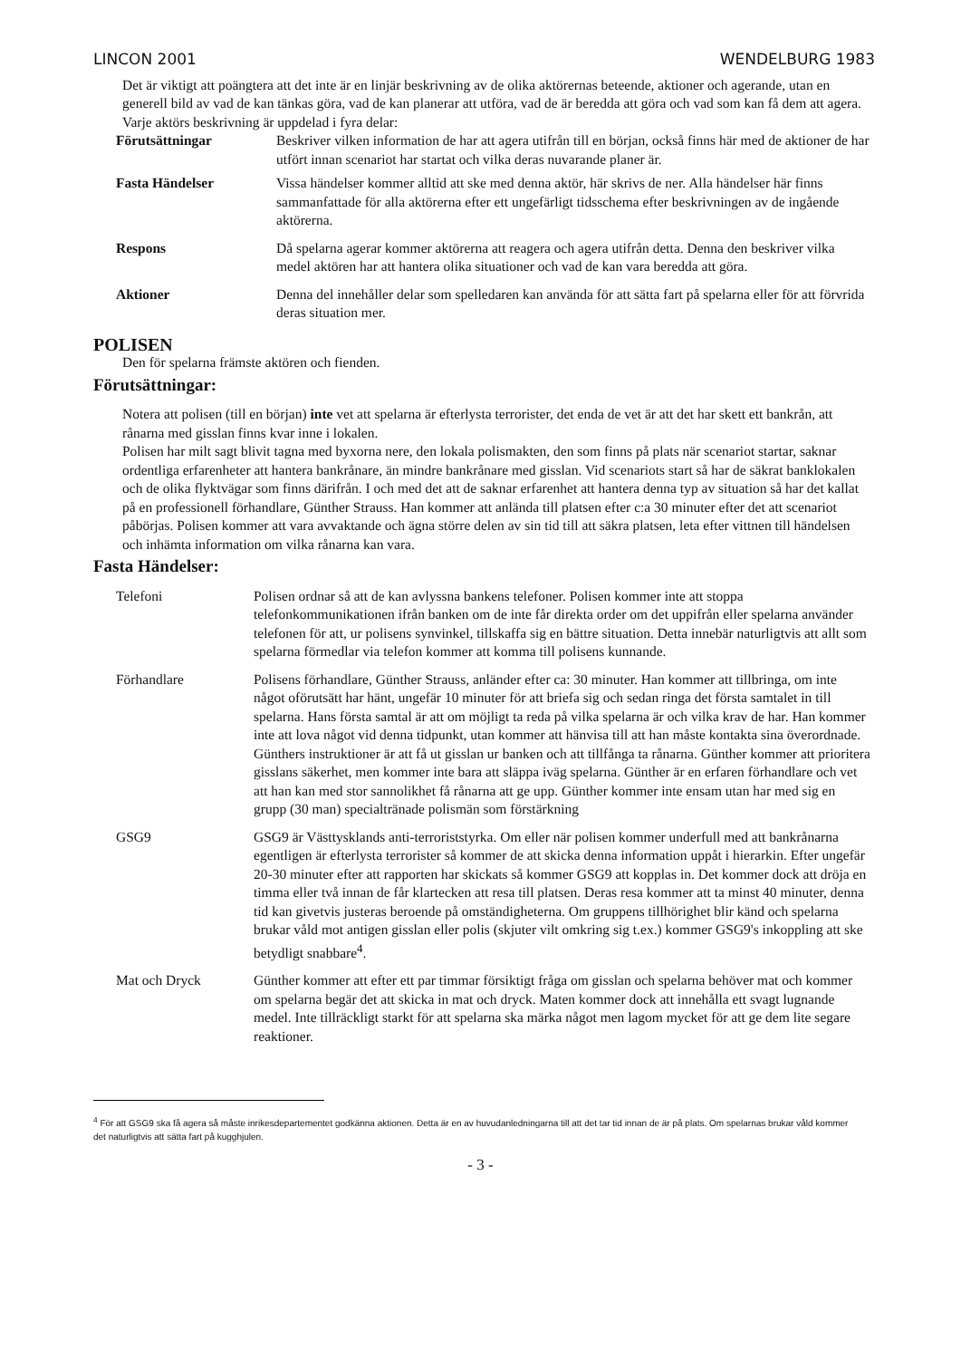LINCON 2001 WENDELBURG 1983
Det är viktigt att poängtera att det inte är en linjär beskrivning av de olika aktörernas beteende, aktioner och agerande, utan en generell bild av vad de kan tänkas göra, vad de kan planerar att utföra, vad de är beredda att göra och vad som kan få dem att agera.
Varje aktörs beskrivning är uppdelad i fyra delar:
Förutsättningar Beskriver vilken information de har att agera utifrån till en början, också finns här med de aktioner de har utfört innan scenariot har startat och vilka deras nuvarande planer är.
Fasta Händelser Vissa händelser kommer alltid att ske med denna aktör, här skrivs de ner. Alla händelser här finns sammanfattade för alla aktörerna efter ett ungefärligt tidsschema efter beskrivningen av de ingående aktörerna.
Respons Då spelarna agerar kommer aktörerna att reagera och agera utifrån detta. Denna den beskriver vilka medel aktören har att hantera olika situationer och vad de kan vara beredda att göra.
Aktioner Denna del innehåller delar som spelledaren kan använda för att sätta fart på spelarna eller för att förvrida deras situation mer.
POLISEN
Den för spelarna främste aktören och fienden.
Förutsättningar:
Notera att polisen (till en början) inte vet att spelarna är efterlysta terrorister, det enda de vet är att det har skett ett bankrån, att rånarna med gisslan finns kvar inne i lokalen.
Polisen har milt sagt blivit tagna med byxorna nere, den lokala polismakten, den som finns på plats när scenariot startar, saknar ordentliga erfarenheter att hantera bankrånare, än mindre bankrånare med gisslan. Vid scenariots start så har de säkrat banklokalen och de olika flyktvägar som finns därifrån. I och med det att de saknar erfarenhet att hantera denna typ av situation så har det kallat på en professionell förhandlare, Günther Strauss. Han kommer att anlända till platsen efter c:a 30 minuter efter det att scenariot påbörjas. Polisen kommer att vara avvaktande och ägna större delen av sin tid till att säkra platsen, leta efter vittnen till händelsen och inhämta information om vilka rånarna kan vara.
Fasta Händelser:
Telefoni Polisen ordnar så att de kan avlyssna bankens telefoner. Polisen kommer inte att stoppa telefonkommunikationen ifrån banken om de inte får direkta order om det uppifrån eller spelarna använder telefonen för att, ur polisens synvinkel, tillskaffa sig en bättre situation. Detta innebär naturligtvis att allt som spelarna förmedlar via telefon kommer att komma till polisens kunnande.
Förhandlare Polisens förhandlare, Günther Strauss, anländer efter ca: 30 minuter. Han kommer att tillbringa, om inte något oförutsätt har hänt, ungefär 10 minuter för att briefa sig och sedan ringa det första samtalet in till spelarna. Hans första samtal är att om möjligt ta reda på vilka spelarna är och vilka krav de har. Han kommer inte att lova något vid denna tidpunkt, utan kommer att hänvisa till att han måste kontakta sina överordnade. Günthers instruktioner är att få ut gisslan ur banken och att tillfånga ta rånarna. Günther kommer att prioritera gisslans säkerhet, men kommer inte bara att släppa iväg spelarna. Günther är en erfaren förhandlare och vet att han kan med stor sannolikhet få rånarna att ge upp. Günther kommer inte ensam utan har med sig en grupp (30 man) specialtränade polismän som förstärkning
GSG9 GSG9 är Västtysklands anti-terroriststyrka. Om eller när polisen kommer underfull med att bankrånarna egentligen är efterlysta terrorister så kommer de att skicka denna information uppåt i hierarkin. Efter ungefär 20-30 minuter efter att rapporten har skickats så kommer GSG9 att kopplas in. Det kommer dock att dröja en timma eller två innan de får klartecken att resa till platsen. Deras resa kommer att ta minst 40 minuter, denna tid kan givetvis justeras beroende på omständigheterna. Om gruppens tillhörighet blir känd och spelarna brukar våld mot antigen gisslan eller polis (skjuter vilt omkring sig t.ex.) kommer GSG9's inkoppling att ske betydligt snabbare<sup>4</sup>.
Mat och Dryck Günther kommer att efter ett par timmar försiktigt fråga om gisslan och spelarna behöver mat och kommer om spelarna begär det att skicka in mat och dryck. Maten kommer dock att innehålla ett svagt lugnande medel. Inte tillräckligt starkt för att spelarna ska märka något men lagom mycket för att ge dem lite segare reaktioner.
<sup>4</sup> För att GSG9 ska få agera så måste inrikesdepartementet godkänna aktionen. Detta är en av huvudanledningarna till att det tar tid innan de är på plats. Om spelarnas brukar våld kommer det naturligtvis att sätta fart på kugghjulen.
- 3 -